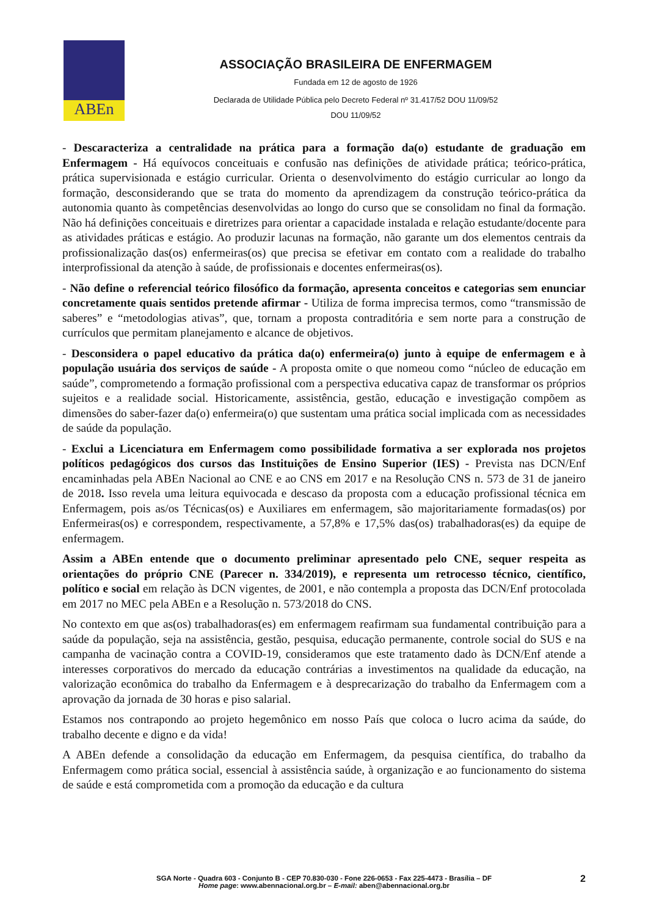ABEn
ASSOCIAÇÃO BRASILEIRA DE ENFERMAGEM
Fundada em 12 de agosto de 1926
Declarada de Utilidade Pública pelo Decreto Federal nº 31.417/52 DOU 11/09/52
DOU 11/09/52
- Descaracteriza a centralidade na prática para a formação da(o) estudante de graduação em Enfermagem - Há equívocos conceituais e confusão nas definições de atividade prática; teórico-prática, prática supervisionada e estágio curricular. Orienta o desenvolvimento do estágio curricular ao longo da formação, desconsiderando que se trata do momento da aprendizagem da construção teórico-prática da autonomia quanto às competências desenvolvidas ao longo do curso que se consolidam no final da formação. Não há definições conceituais e diretrizes para orientar a capacidade instalada e relação estudante/docente para as atividades práticas e estágio. Ao produzir lacunas na formação, não garante um dos elementos centrais da profissionalização das(os) enfermeiras(os) que precisa se efetivar em contato com a realidade do trabalho interprofissional da atenção à saúde, de profissionais e docentes enfermeiras(os).
- Não define o referencial teórico filosófico da formação, apresenta conceitos e categorias sem enunciar concretamente quais sentidos pretende afirmar - Utiliza de forma imprecisa termos, como “transmissão de saberes” e “metodologias ativas”, que, tornam a proposta contraditória e sem norte para a construção de currículos que permitam planejamento e alcance de objetivos.
- Desconsidera o papel educativo da prática da(o) enfermeira(o) junto à equipe de enfermagem e à população usuária dos serviços de saúde - A proposta omite o que nomeou como “núcleo de educação em saúde”, comprometendo a formação profissional com a perspectiva educativa capaz de transformar os próprios sujeitos e a realidade social. Historicamente, assistência, gestão, educação e investigação compõem as dimensões do saber-fazer da(o) enfermeira(o) que sustentam uma prática social implicada com as necessidades de saúde da população.
- Exclui a Licenciatura em Enfermagem como possibilidade formativa a ser explorada nos projetos políticos pedagógicos dos cursos das Instituições de Ensino Superior (IES) - Prevista nas DCN/Enf encaminhadas pela ABEn Nacional ao CNE e ao CNS em 2017 e na Resolução CNS n. 573 de 31 de janeiro de 2018. Isso revela uma leitura equivocada e descaso da proposta com a educação profissional técnica em Enfermagem, pois as/os Técnicas(os) e Auxiliares em enfermagem, são majoritariamente formadas(os) por Enfermeiras(os) e correspondem, respectivamente, a 57,8% e 17,5% das(os) trabalhadoras(es) da equipe de enfermagem.
Assim a ABEn entende que o documento preliminar apresentado pelo CNE, sequer respeita as orientações do próprio CNE (Parecer n. 334/2019), e representa um retrocesso técnico, científico, político e social em relação às DCN vigentes, de 2001, e não contempla a proposta das DCN/Enf protocolada em 2017 no MEC pela ABEn e a Resolução n. 573/2018 do CNS.
No contexto em que as(os) trabalhadoras(es) em enfermagem reafirmam sua fundamental contribuição para a saúde da população, seja na assistência, gestão, pesquisa, educação permanente, controle social do SUS e na campanha de vacinação contra a COVID-19, consideramos que este tratamento dado às DCN/Enf atende a interesses corporativos do mercado da educação contrárias a investimentos na qualidade da educação, na valorização econômica do trabalho da Enfermagem e à desprecarização do trabalho da Enfermagem com a aprovação da jornada de 30 horas e piso salarial.
Estamos nos contrapondo ao projeto hegemônico em nosso País que coloca o lucro acima da saúde, do trabalho decente e digno e da vida!
A ABEn defende a consolidação da educação em Enfermagem, da pesquisa científica, do trabalho da Enfermagem como prática social, essencial à assistência saúde, à organização e ao funcionamento do sistema de saúde e está comprometida com a promoção da educação e da cultura
2
SGA Norte - Quadra 603 - Conjunto B - CEP 70.830-030 - Fone 226-0653 - Fax 225-4473 - Brasília – DF
Home page: www.abennacional.org.br – E-mail: aben@abennacional.org.br